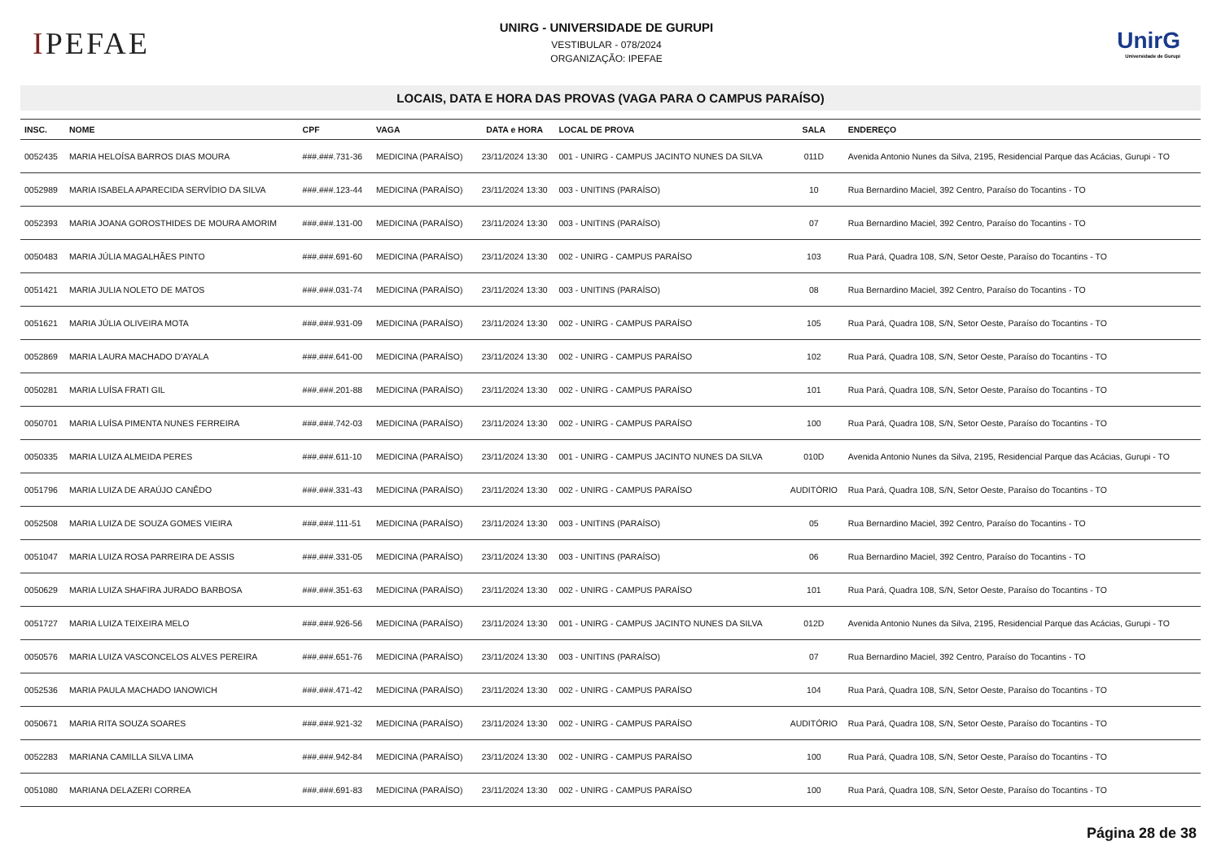IPEFAE
UNIRG - UNIVERSIDADE DE GURUPI
VESTIBULAR - 078/2024
ORGANIZAÇÃO: IPEFAE
UnirG
Universidade de Gurupi
LOCAIS, DATA E HORA DAS PROVAS (VAGA PARA O CAMPUS PARAÍSO)
| INSC. | NOME | CPF | VAGA | DATA e HORA | LOCAL DE PROVA | SALA | ENDEREÇO |
| --- | --- | --- | --- | --- | --- | --- | --- |
| 0052435 | MARIA HELOÍSA BARROS DIAS MOURA | ###.###.731-36 | MEDICINA (PARAÍSO) | 23/11/2024 13:30 | 001 - UNIRG - CAMPUS JACINTO NUNES DA SILVA | 011D | Avenida Antonio Nunes da Silva, 2195, Residencial Parque das Acácias, Gurupi - TO |
| 0052989 | MARIA ISABELA APARECIDA SERVÍDIO DA SILVA | ###.###.123-44 | MEDICINA (PARAÍSO) | 23/11/2024 13:30 | 003 - UNITINS (PARAÍSO) | 10 | Rua Bernardino Maciel, 392 Centro, Paraíso do Tocantins - TO |
| 0052393 | MARIA JOANA GOROSTHIDES DE MOURA AMORIM | ###.###.131-00 | MEDICINA (PARAÍSO) | 23/11/2024 13:30 | 003 - UNITINS (PARAÍSO) | 07 | Rua Bernardino Maciel, 392 Centro, Paraíso do Tocantins - TO |
| 0050483 | MARIA JÚLIA MAGALHÃES PINTO | ###.###.691-60 | MEDICINA (PARAÍSO) | 23/11/2024 13:30 | 002 - UNIRG - CAMPUS PARAÍSO | 103 | Rua Pará, Quadra 108, S/N, Setor Oeste, Paraíso do Tocantins - TO |
| 0051421 | MARIA JULIA NOLETO DE MATOS | ###.###.031-74 | MEDICINA (PARAÍSO) | 23/11/2024 13:30 | 003 - UNITINS (PARAÍSO) | 08 | Rua Bernardino Maciel, 392 Centro, Paraíso do Tocantins - TO |
| 0051621 | MARIA JÚLIA OLIVEIRA MOTA | ###.###.931-09 | MEDICINA (PARAÍSO) | 23/11/2024 13:30 | 002 - UNIRG - CAMPUS PARAÍSO | 105 | Rua Pará, Quadra 108, S/N, Setor Oeste, Paraíso do Tocantins - TO |
| 0052869 | MARIA LAURA MACHADO D'AYALA | ###.###.641-00 | MEDICINA (PARAÍSO) | 23/11/2024 13:30 | 002 - UNIRG - CAMPUS PARAÍSO | 102 | Rua Pará, Quadra 108, S/N, Setor Oeste, Paraíso do Tocantins - TO |
| 0050281 | MARIA LUÍSA FRATI GIL | ###.###.201-88 | MEDICINA (PARAÍSO) | 23/11/2024 13:30 | 002 - UNIRG - CAMPUS PARAÍSO | 101 | Rua Pará, Quadra 108, S/N, Setor Oeste, Paraíso do Tocantins - TO |
| 0050701 | MARIA LUÍSA PIMENTA NUNES FERREIRA | ###.###.742-03 | MEDICINA (PARAÍSO) | 23/11/2024 13:30 | 002 - UNIRG - CAMPUS PARAÍSO | 100 | Rua Pará, Quadra 108, S/N, Setor Oeste, Paraíso do Tocantins - TO |
| 0050335 | MARIA LUIZA ALMEIDA PERES | ###.###.611-10 | MEDICINA (PARAÍSO) | 23/11/2024 13:30 | 001 - UNIRG - CAMPUS JACINTO NUNES DA SILVA | 010D | Avenida Antonio Nunes da Silva, 2195, Residencial Parque das Acácias, Gurupi - TO |
| 0051796 | MARIA LUIZA DE ARAÚJO CANÊDO | ###.###.331-43 | MEDICINA (PARAÍSO) | 23/11/2024 13:30 | 002 - UNIRG - CAMPUS PARAÍSO | AUDITÓRIO | Rua Pará, Quadra 108, S/N, Setor Oeste, Paraíso do Tocantins - TO |
| 0052508 | MARIA LUIZA DE SOUZA GOMES VIEIRA | ###.###.111-51 | MEDICINA (PARAÍSO) | 23/11/2024 13:30 | 003 - UNITINS (PARAÍSO) | 05 | Rua Bernardino Maciel, 392 Centro, Paraíso do Tocantins - TO |
| 0051047 | MARIA LUIZA ROSA PARREIRA DE ASSIS | ###.###.331-05 | MEDICINA (PARAÍSO) | 23/11/2024 13:30 | 003 - UNITINS (PARAÍSO) | 06 | Rua Bernardino Maciel, 392 Centro, Paraíso do Tocantins - TO |
| 0050629 | MARIA LUIZA SHAFIRA JURADO BARBOSA | ###.###.351-63 | MEDICINA (PARAÍSO) | 23/11/2024 13:30 | 002 - UNIRG - CAMPUS PARAÍSO | 101 | Rua Pará, Quadra 108, S/N, Setor Oeste, Paraíso do Tocantins - TO |
| 0051727 | MARIA LUIZA TEIXEIRA MELO | ###.###.926-56 | MEDICINA (PARAÍSO) | 23/11/2024 13:30 | 001 - UNIRG - CAMPUS JACINTO NUNES DA SILVA | 012D | Avenida Antonio Nunes da Silva, 2195, Residencial Parque das Acácias, Gurupi - TO |
| 0050576 | MARIA LUIZA VASCONCELOS ALVES PEREIRA | ###.###.651-76 | MEDICINA (PARAÍSO) | 23/11/2024 13:30 | 003 - UNITINS (PARAÍSO) | 07 | Rua Bernardino Maciel, 392 Centro, Paraíso do Tocantins - TO |
| 0052536 | MARIA PAULA MACHADO IANOWICH | ###.###.471-42 | MEDICINA (PARAÍSO) | 23/11/2024 13:30 | 002 - UNIRG - CAMPUS PARAÍSO | 104 | Rua Pará, Quadra 108, S/N, Setor Oeste, Paraíso do Tocantins - TO |
| 0050671 | MARIA RITA SOUZA SOARES | ###.###.921-32 | MEDICINA (PARAÍSO) | 23/11/2024 13:30 | 002 - UNIRG - CAMPUS PARAÍSO | AUDITÓRIO | Rua Pará, Quadra 108, S/N, Setor Oeste, Paraíso do Tocantins - TO |
| 0052283 | MARIANA CAMILLA SILVA LIMA | ###.###.942-84 | MEDICINA (PARAÍSO) | 23/11/2024 13:30 | 002 - UNIRG - CAMPUS PARAÍSO | 100 | Rua Pará, Quadra 108, S/N, Setor Oeste, Paraíso do Tocantins - TO |
| 0051080 | MARIANA DELAZERI CORREA | ###.###.691-83 | MEDICINA (PARAÍSO) | 23/11/2024 13:30 | 002 - UNIRG - CAMPUS PARAÍSO | 100 | Rua Pará, Quadra 108, S/N, Setor Oeste, Paraíso do Tocantins - TO |
Página 28 de 38